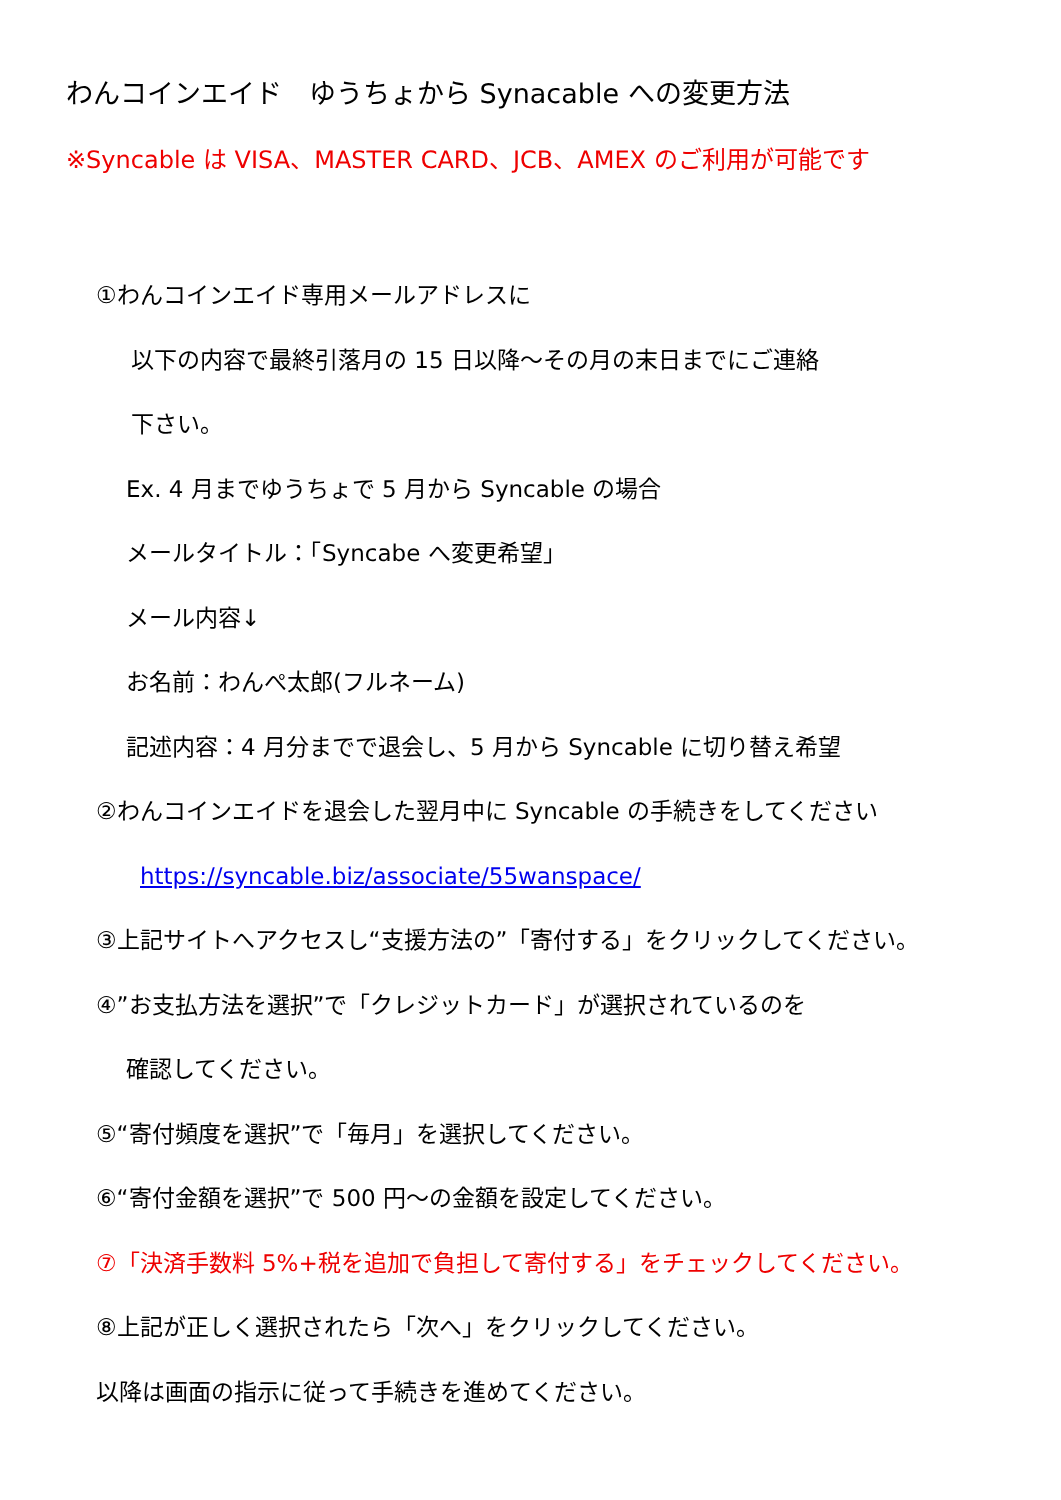わんコインエイド　ゆうちょから Synacable への変更方法
※Syncable は VISA、MASTER CARD、JCB、AMEX のご利用が可能です
①わんコインエイド専用メールアドレスに
以下の内容で最終引落月の 15 日以降～その月の末日までにご連絡
下さい。
Ex. 4 月までゆうちょで 5 月から Syncable の場合
メールタイトル：「Syncabe へ変更希望」
メール内容↓
お名前：わんぺ太郎(フルネーム)
記述内容：4 月分までで退会し、5 月から Syncable に切り替え希望
②わんコインエイドを退会した翌月中に Syncable の手続きをしてください
https://syncable.biz/associate/55wanspace/
③上記サイトへアクセスし“支援方法の”「寄付する」をクリックしてください。
④”お支払方法を選択”で「クレジットカード」が選択されているのを
確認してください。
⑤“寄付頻度を選択”で「毎月」を選択してください。
⑥“寄付金額を選択”で 500 円～の金額を設定してください。
⑦「決済手数料 5%+税を追加で負担して寄付する」をチェックしてください。
⑧上記が正しく選択されたら「次へ」をクリックしてください。
以降は画面の指示に従って手続きを進めてください。